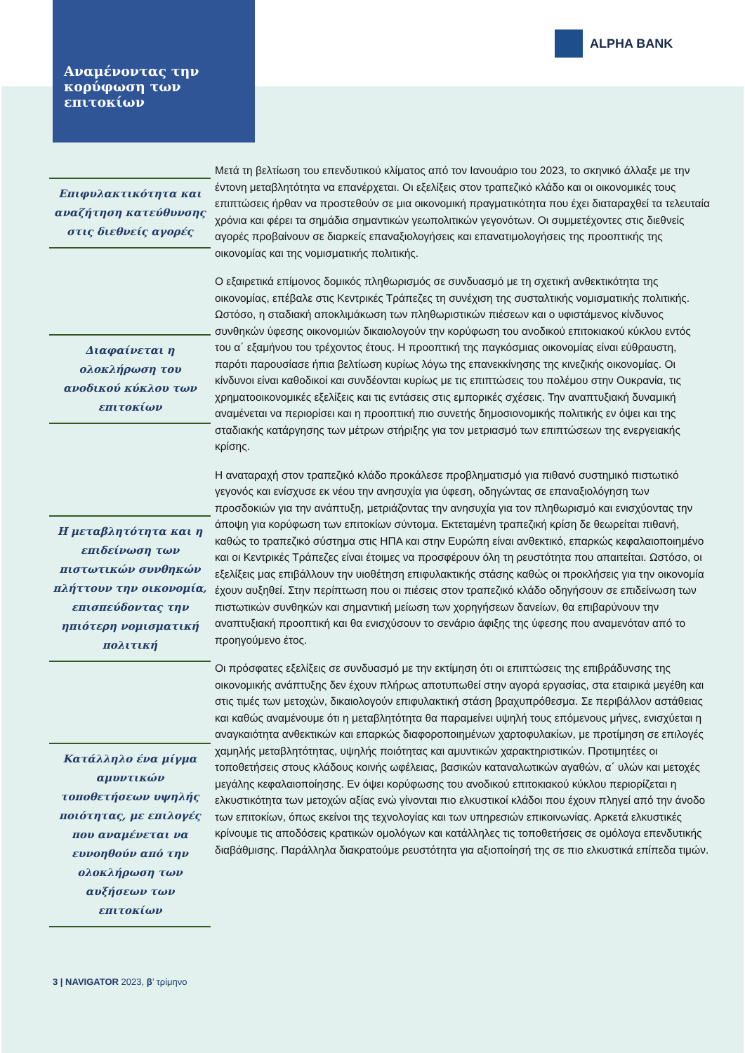Αναμένοντας την κορύφωση των επιτοκίων
ALPHA BANK
Επιφυλακτικότητα και αναζήτηση κατεύθυνσης στις διεθνείς αγορές
Διαφαίνεται η ολοκλήρωση του ανοδικού κύκλου των επιτοκίων
Η μεταβλητότητα και η επιδείνωση των πιστωτικών συνθηκών πλήττουν την οικονομία, επισπεύδοντας την ηπιότερη νομισματική πολιτική
Κατάλληλο ένα μίγμα αμυντικών τοποθετήσεων υψηλής ποιότητας, με επιλογές που αναμένεται να ευνοηθούν από την ολοκλήρωση των αυξήσεων των επιτοκίων
Μετά τη βελτίωση του επενδυτικού κλίματος από τον Ιανουάριο του 2023, το σκηνικό άλλαξε με την έντονη μεταβλητότητα να επανέρχεται. Οι εξελίξεις στον τραπεζικό κλάδο και οι οικονομικές τους επιπτώσεις ήρθαν να προστεθούν σε μια οικονομική πραγματικότητα που έχει διαταραχθεί τα τελευταία χρόνια και φέρει τα σημάδια σημαντικών γεωπολιτικών γεγονότων. Οι συμμετέχοντες στις διεθνείς αγορές προβαίνουν σε διαρκείς επαναξιολογήσεις και επανατιμολογήσεις της προοπτικής της οικονομίας και της νομισματικής πολιτικής.
Ο εξαιρετικά επίμονος δομικός πληθωρισμός σε συνδυασμό με τη σχετική ανθεκτικότητα της οικονομίας, επέβαλε στις Κεντρικές Τράπεζες τη συνέχιση της συσταλτικής νομισματικής πολιτικής. Ωστόσο, η σταδιακή αποκλιμάκωση των πληθωριστικών πιέσεων και ο υφιστάμενος κίνδυνος συνθηκών ύφεσης οικονομιών δικαιολογούν την κορύφωση του ανοδικού επιτοκιακού κύκλου εντός του α΄ εξαμήνου του τρέχοντος έτους. Η προοπτική της παγκόσμιας οικονομίας είναι εύθραυστη, παρότι παρουσίασε ήπια βελτίωση κυρίως λόγω της επανεκκίνησης της κινεζικής οικονομίας. Οι κίνδυνοι είναι καθοδικοί και συνδέονται κυρίως με τις επιπτώσεις του πολέμου στην Ουκρανία, τις χρηματοοικονομικές εξελίξεις και τις εντάσεις στις εμπορικές σχέσεις. Την αναπτυξιακή δυναμική αναμένεται να περιορίσει και η προοπτική πιο συνετής δημοσιονομικής πολιτικής εν όψει και της σταδιακής κατάργησης των μέτρων στήριξης για τον μετριασμό των επιπτώσεων της ενεργειακής κρίσης.
Η αναταραχή στον τραπεζικό κλάδο προκάλεσε προβληματισμό για πιθανό συστημικό πιστωτικό γεγονός και ενίσχυσε εκ νέου την ανησυχία για ύφεση, οδηγώντας σε επαναξιολόγηση των προσδοκιών για την ανάπτυξη, μετριάζοντας την ανησυχία για τον πληθωρισμό και ενισχύοντας την άποψη για κορύφωση των επιτοκίων σύντομα. Εκτεταμένη τραπεζική κρίση δε θεωρείται πιθανή, καθώς το τραπεζικό σύστημα στις ΗΠΑ και στην Ευρώπη είναι ανθεκτικό, επαρκώς κεφαλαιοποιημένο και οι Κεντρικές Τράπεζες είναι έτοιμες να προσφέρουν όλη τη ρευστότητα που απαιτείται. Ωστόσο, οι εξελίξεις μας επιβάλλουν την υιοθέτηση επιφυλακτικής στάσης καθώς οι προκλήσεις για την οικονομία έχουν αυξηθεί. Στην περίπτωση που οι πιέσεις στον τραπεζικό κλάδο οδηγήσουν σε επιδείνωση των πιστωτικών συνθηκών και σημαντική μείωση των χορηγήσεων δανείων, θα επιβαρύνουν την αναπτυξιακή προοπτική και θα ενισχύσουν το σενάριο άφιξης της ύφεσης που αναμενόταν από το προηγούμενο έτος.
Οι πρόσφατες εξελίξεις σε συνδυασμό με την εκτίμηση ότι οι επιπτώσεις της επιβράδυνσης της οικονομικής ανάπτυξης δεν έχουν πλήρως αποτυπωθεί στην αγορά εργασίας, στα εταιρικά μεγέθη και στις τιμές των μετοχών, δικαιολογούν επιφυλακτική στάση βραχυπρόθεσμα. Σε περιβάλλον αστάθειας και καθώς αναμένουμε ότι η μεταβλητότητα θα παραμείνει υψηλή τους επόμενους μήνες, ενισχύεται η αναγκαιότητα ανθεκτικών και επαρκώς διαφοροποιημένων χαρτοφυλακίων, με προτίμηση σε επιλογές χαμηλής μεταβλητότητας, υψηλής ποιότητας και αμυντικών χαρακτηριστικών. Προτιμητέες οι τοποθετήσεις στους κλάδους κοινής ωφέλειας, βασικών καταναλωτικών αγαθών, α΄ υλών και μετοχές μεγάλης κεφαλαιοποίησης. Εν όψει κορύφωσης του ανοδικού επιτοκιακού κύκλου περιορίζεται η ελκυστικότητα των μετοχών αξίας ενώ γίνονται πιο ελκυστικοί κλάδοι που έχουν πληγεί από την άνοδο των επιτοκίων, όπως εκείνοι της τεχνολογίας και των υπηρεσιών επικοινωνίας. Αρκετά ελκυστικές κρίνουμε τις αποδόσεις κρατικών ομολόγων και κατάλληλες τις τοποθετήσεις σε ομόλογα επενδυτικής διαβάθμισης. Παράλληλα διακρατούμε ρευστότητα για αξιοποίησή της σε πιο ελκυστικά επίπεδα τιμών.
3 | NAVIGATOR 2023, β’ τρίμηνο